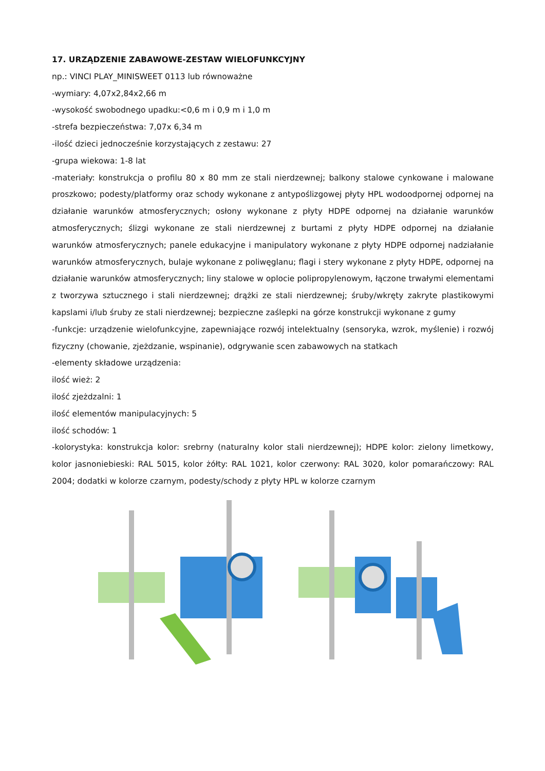17. URZĄDZENIE ZABAWOWE-ZESTAW WIELOFUNKCYJNY
np.: VINCI PLAY_MINISWEET 0113 lub równoważne
-wymiary: 4,07x2,84x2,66 m
-wysokość swobodnego upadku:<0,6 m i 0,9 m i 1,0 m
-strefa bezpieczeństwa: 7,07x 6,34 m
-ilość dzieci jednocześnie korzystających z zestawu: 27
-grupa wiekowa: 1-8 lat
-materiały: konstrukcja o profilu 80 x 80 mm ze stali nierdzewnej; balkony stalowe cynkowane i malowane proszkowo; podesty/platformy oraz schody wykonane z antypoślizgowej płyty HPL wodoodpornej odpornej na działanie warunków atmosferycznych; osłony wykonane z płyty HDPE odpornej na działanie warunków atmosferycznych; ślizgi wykonane ze stali nierdzewnej z burtami z płyty HDPE odpornej na działanie warunków atmosferycznych; panele edukacyjne i manipulatory wykonane z płyty HDPE odpornej nadziałanie warunków atmosferycznych, bulaje wykonane z poliwęglanu; flagi i stery wykonane z płyty HDPE, odpornej na działanie warunków atmosferycznych; liny stalowe w oplocie polipropylenowym, łączone trwałymi elementami z tworzywa sztucznego i stali nierdzewnej; drążki ze stali nierdzewnej; śruby/wkręty zakryte plastikowymi kapslami i/lub śruby ze stali nierdzewnej; bezpieczne zaślepki na górze konstrukcji wykonane z gumy
-funkcje: urządzenie wielofunkcyjne, zapewniające rozwój intelektualny (sensoryka, wzrok, myślenie) i rozwój fizyczny (chowanie, zjeżdzanie, wspinanie), odgrywanie scen zabawowych na statkach
-elementy składowe urządzenia:
ilość wież: 2
ilość zjeżdzalni: 1
ilość elementów manipulacyjnych: 5
ilość schodów: 1
-kolorystyka: konstrukcja kolor: srebrny (naturalny kolor stali nierdzewnej); HDPE kolor: zielony limetkowy, kolor jasnoniebieski: RAL 5015, kolor żółty: RAL 1021, kolor czerwony: RAL 3020, kolor pomarańczowy: RAL 2004; dodatki w kolorze czarnym, podesty/schody z płyty HPL w kolorze czarnym